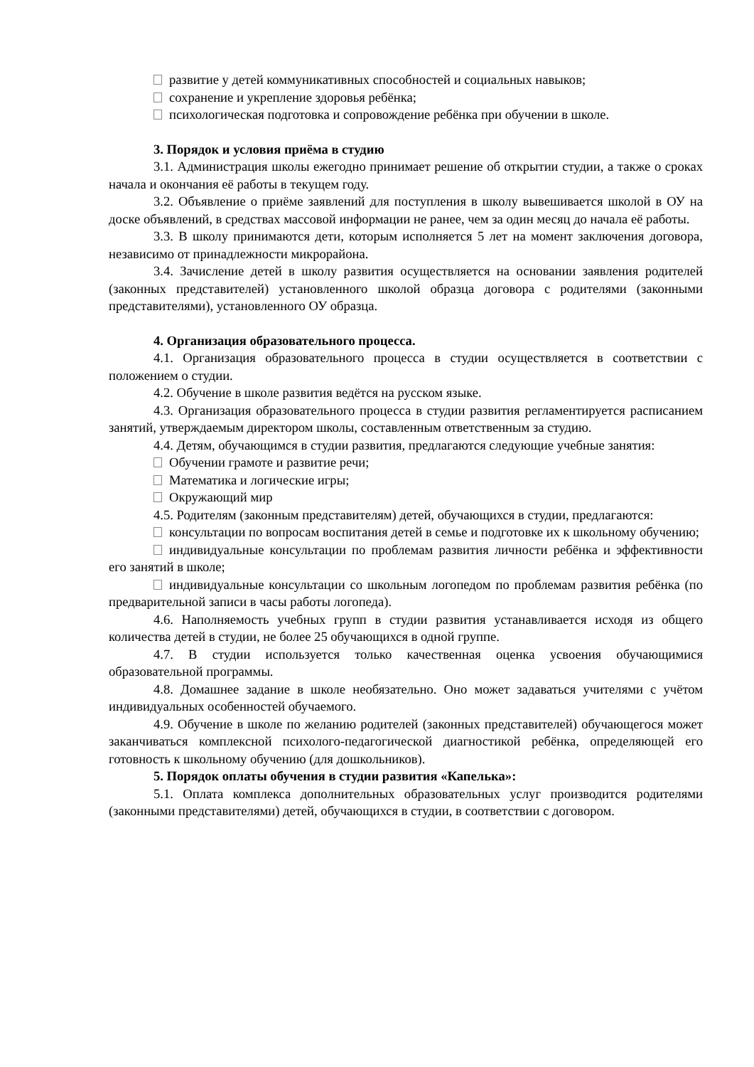развитие у детей коммуникативных способностей и социальных навыков;
сохранение и укрепление здоровья ребёнка;
психологическая подготовка и сопровождение ребёнка при обучении в школе.
3. Порядок и условия приёма в студию
3.1. Администрация школы ежегодно принимает решение об открытии студии, а также о сроках начала и окончания её работы в текущем году.
3.2. Объявление о приёме заявлений для поступления в школу вывешивается школой в ОУ на доске объявлений, в средствах массовой информации не ранее, чем за один месяц до начала её работы.
3.3. В школу принимаются дети, которым исполняется 5 лет на момент заключения договора, независимо от принадлежности микрорайона.
3.4. Зачисление детей в школу развития осуществляется на основании заявления родителей (законных представителей) установленного школой образца договора с родителями (законными представителями), установленного ОУ образца.
4. Организация образовательного процесса.
4.1. Организация образовательного процесса в студии осуществляется в соответствии с положением о студии.
4.2. Обучение в школе развития ведётся на русском языке.
4.3. Организация образовательного процесса в студии развития регламентируется расписанием занятий, утверждаемым директором школы, составленным ответственным за студию.
4.4. Детям, обучающимся в студии развития, предлагаются следующие учебные занятия:
Обучении грамоте и развитие речи;
Математика и логические игры;
Окружающий мир
4.5. Родителям (законным представителям) детей, обучающихся в студии, предлагаются:
консультации по вопросам воспитания детей в семье и подготовке их к школьному обучению;
индивидуальные консультации по проблемам развития личности ребёнка и эффективности его занятий в школе;
индивидуальные консультации со школьным логопедом по проблемам развития ребёнка (по предварительной записи в часы работы логопеда).
4.6. Наполняемость учебных групп в студии развития устанавливается исходя из общего количества детей в студии, не более 25 обучающихся в одной группе.
4.7. В студии используется только качественная оценка усвоения обучающимися образовательной программы.
4.8. Домашнее задание в школе необязательно. Оно может задаваться учителями с учётом индивидуальных особенностей обучаемого.
4.9. Обучение в школе по желанию родителей (законных представителей) обучающегося может заканчиваться комплексной психолого-педагогической диагностикой ребёнка, определяющей его готовность к школьному обучению (для дошкольников).
5. Порядок оплаты обучения в студии развития «Капелька»:
5.1. Оплата комплекса дополнительных образовательных услуг производится родителями (законными представителями) детей, обучающихся в студии, в соответствии с договором.